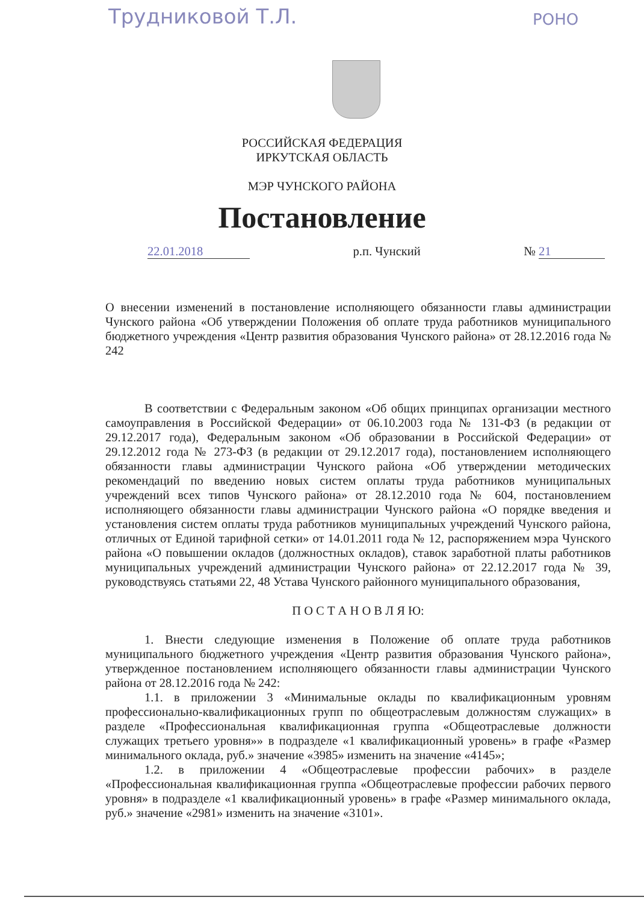Трудниковой Т.Л. РОНО
РОССИЙСКАЯ ФЕДЕРАЦИЯ
ИРКУТСКАЯ ОБЛАСТЬ
МЭР ЧУНСКОГО РАЙОНА
Постановление
22.01.2018 р.п. Чунский № 21
О внесении изменений в постановление исполняющего обязанности главы администрации Чунского района «Об утверждении Положения об оплате труда работников муниципального бюджетного учреждения «Центр развития образования Чунского района» от 28.12.2016 года № 242
В соответствии с Федеральным законом «Об общих принципах организации местного самоуправления в Российской Федерации» от 06.10.2003 года № 131-ФЗ (в редакции от 29.12.2017 года), Федеральным законом «Об образовании в Российской Федерации» от 29.12.2012 года № 273-ФЗ (в редакции от 29.12.2017 года), постановлением исполняющего обязанности главы администрации Чунского района «Об утверждении методических рекомендаций по введению новых систем оплаты труда работников муниципальных учреждений всех типов Чунского района» от 28.12.2010 года № 604, постановлением исполняющего обязанности главы администрации Чунского района «О порядке введения и установления систем оплаты труда работников муниципальных учреждений Чунского района, отличных от Единой тарифной сетки» от 14.01.2011 года № 12, распоряжением мэра Чунского района «О повышении окладов (должностных окладов), ставок заработной платы работников муниципальных учреждений администрации Чунского района» от 22.12.2017 года № 39, руководствуясь статьями 22, 48 Устава Чунского районного муниципального образования,
П О С Т А Н О В Л Я Ю:
1. Внести следующие изменения в Положение об оплате труда работников муниципального бюджетного учреждения «Центр развития образования Чунского района», утвержденное постановлением исполняющего обязанности главы администрации Чунского района от 28.12.2016 года № 242:
1.1. в приложении 3 «Минимальные оклады по квалификационным уровням профессионально-квалификационных групп по общеотраслевым должностям служащих» в разделе «Профессиональная квалификационная группа «Общеотраслевые должности служащих третьего уровня»» в подразделе «1 квалификационный уровень» в графе «Размер минимального оклада, руб.» значение «3985» изменить на значение «4145»;
1.2. в приложении 4 «Общеотраслевые профессии рабочих» в разделе «Профессиональная квалификационная группа «Общеотраслевые профессии рабочих первого уровня» в подразделе «1 квалификационный уровень» в графе «Размер минимального оклада, руб.» значение «2981» изменить на значение «3101».